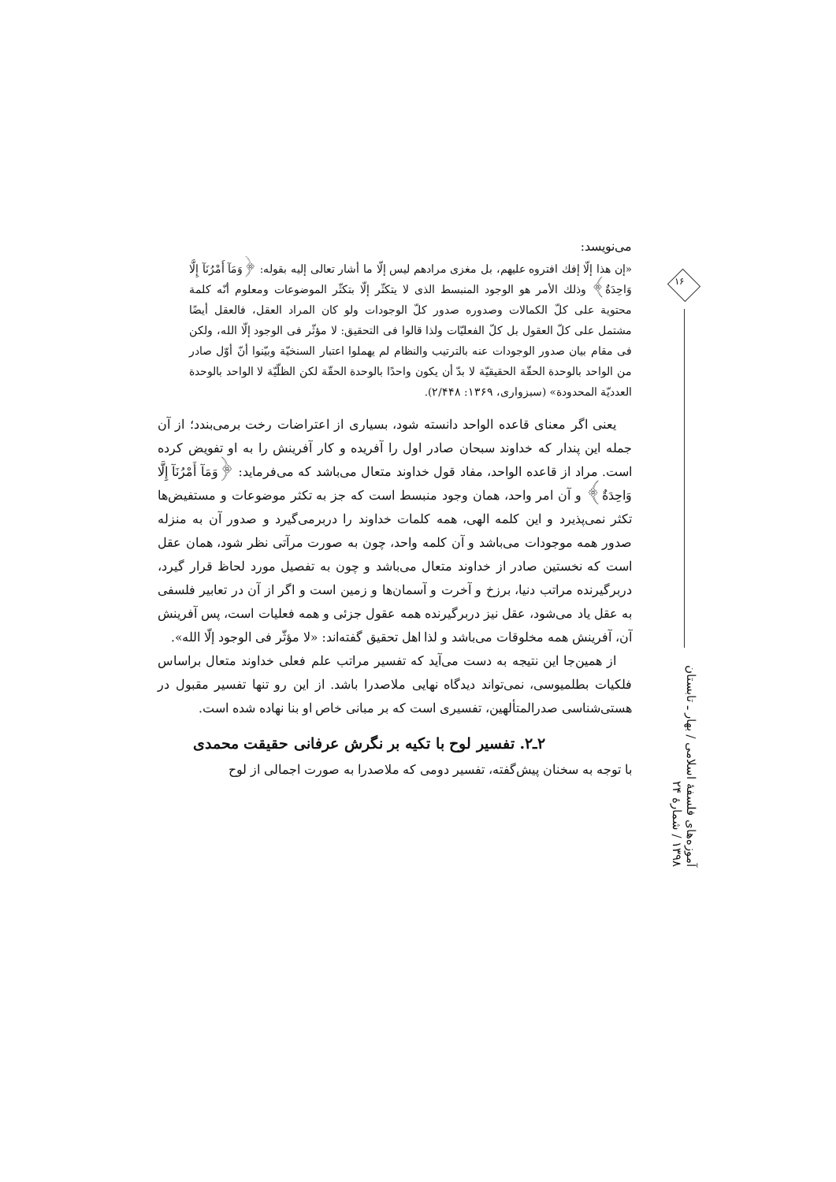می‌نویسد:
«إن هذا إلّا إفك افتروه عليهم، بل مغزى مرادهم ليس إلّا ما أشار تعالى إليه بقوله: ﴿وَمَآ أَمْرُنَآ إِلَّا وَاحِدَةٌ﴾ وذلك الأمر هو الوجود المنبسط الذى لا يتكثّر إلّا بتكثّر الموضوعات ومعلوم أنّه كلمة محتوية على كلّ الكمالات وصدوره صدور كلّ الوجودات ولو كان المراد العقل، فالعقل أيضًا مشتمل على كلّ العقول بل كلّ الفعليّات ولذا قالوا فى التحقيق: لا مؤثّر فى الوجود إلّا الله، ولكن فى مقام بيان صدور الوجودات عنه بالترتيب والنظام لم يهملوا اعتبار السنخيّة وبيّنوا أنّ أوّل صادر من الواحد بالوحدة الحقّة الحقيقيّة لا بدّ أن يكون واحدًا بالوحدة الحقّة لكن الظلّيّة لا الواحد بالوحدة العدديّة المحدودة» (سبزواری، ۱۳۶۹: ۲/۴۴۸).
یعنی اگر معنای قاعده الواحد دانسته شود، بسیاری از اعتراضات رخت برمی‌بندد؛ از آن جمله این پندار که خداوند سبحان صادر اول را آفریده و کار آفرینش را به او تفویض کرده است. مراد از قاعده الواحد، مفاد قول خداوند متعال می‌باشد که می‌فرماید: ﴿وَمَآ أَمْرُنَآ إِلَّا وَاحِدَةٌ﴾ و آن امر واحد، همان وجود منبسط است که جز به تکثر موضوعات و مستفیض‌ها تکثر نمی‌پذیرد و این کلمه الهی، همه کلمات خداوند را دربرمی‌گیرد و صدور آن به منزله صدور همه موجودات می‌باشد و آن کلمه واحد، چون به صورت مرآتی نظر شود، همان عقل است که نخستین صادر از خداوند متعال می‌باشد و چون به تفصیل مورد لحاظ قرار گیرد، دربرگیرنده مراتب دنیا، برزخ و آخرت و آسمان‌ها و زمین است و اگر از آن در تعابیر فلسفی به عقل یاد می‌شود، عقل نیز دربرگیرنده همه عقول جزئی و همه فعلیات است، پس آفرینش آن، آفرینش همه مخلوقات می‌باشد و لذا اهل تحقیق گفته‌اند: «لا مؤثّر فى الوجود إلّا الله».
از همین‌جا این نتیجه به دست می‌آید که تفسیر مراتب علم فعلی خداوند متعال براساس فلکیات بطلمیوسی، نمی‌تواند دیدگاه نهایی ملاصدرا باشد. از این رو تنها تفسیر مقبول در هستی‌شناسی صدرالمتألهین، تفسیری است که بر مبانی خاص او بنا نهاده شده است.
۲ـ۲. تفسیر لوح با تکیه بر نگرش عرفانی حقیقت محمدی
با توجه به سخنان پیش‌گفته، تفسیر دومی که ملاصدرا به صورت اجمالی از لوح
۱۶
آموزه‌های فلسفهٔ اسلامی / بهار ـ تابستان ۱۳۹۸ / شمارهٔ ۲۴